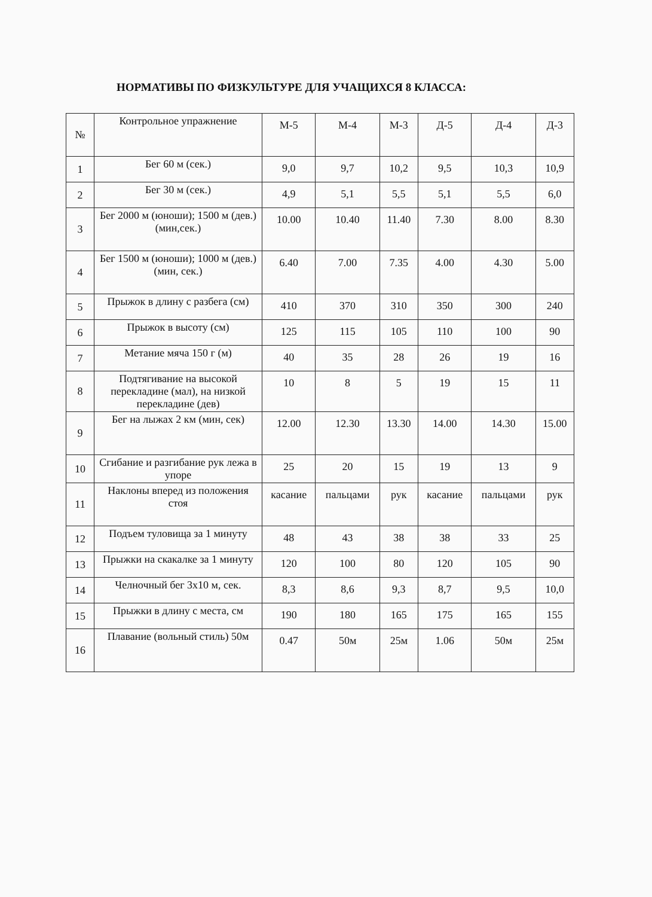НОРМАТИВЫ ПО ФИЗКУЛЬТУРЕ ДЛЯ УЧАЩИХСЯ 8 КЛАССА:
| № | Контрольное упражнение | М-5 | М-4 | М-3 | Д-5 | Д-4 | Д-3 |
| --- | --- | --- | --- | --- | --- | --- | --- |
| 1 | Бег 60 м (сек.) | 9,0 | 9,7 | 10,2 | 9,5 | 10,3 | 10,9 |
| 2 | Бег 30 м (сек.) | 4,9 | 5,1 | 5,5 | 5,1 | 5,5 | 6,0 |
| 3 | Бег 2000 м (юноши); 1500 м (дев.) (мин,сек.) | 10.00 | 10.40 | 11.40 | 7.30 | 8.00 | 8.30 |
| 4 | Бег 1500 м (юноши); 1000 м (дев.) (мин, сек.) | 6.40 | 7.00 | 7.35 | 4.00 | 4.30 | 5.00 |
| 5 | Прыжок в длину с разбега (см) | 410 | 370 | 310 | 350 | 300 | 240 |
| 6 | Прыжок в высоту (см) | 125 | 115 | 105 | 110 | 100 | 90 |
| 7 | Метание мяча 150 г (м) | 40 | 35 | 28 | 26 | 19 | 16 |
| 8 | Подтягивание на высокой перекладине (мал), на низкой перекладине (дев) | 10 | 8 | 5 | 19 | 15 | 11 |
| 9 | Бег на лыжах 2 км (мин, сек) | 12.00 | 12.30 | 13.30 | 14.00 | 14.30 | 15.00 |
| 10 | Сгибание и разгибание рук лежа в упоре | 25 | 20 | 15 | 19 | 13 | 9 |
| 11 | Наклоны вперед из положения стоя | касание | пальцами | рук | касание | пальцами | рук |
| 12 | Подъем туловища за 1 минуту | 48 | 43 | 38 | 38 | 33 | 25 |
| 13 | Прыжки на скакалке за 1 минуту | 120 | 100 | 80 | 120 | 105 | 90 |
| 14 | Челночный бег 3х10 м, сек. | 8,3 | 8,6 | 9,3 | 8,7 | 9,5 | 10,0 |
| 15 | Прыжки в длину с места, см | 190 | 180 | 165 | 175 | 165 | 155 |
| 16 | Плавание (вольный стиль) 50м | 0.47 | 50м | 25м | 1.06 | 50м | 25м |